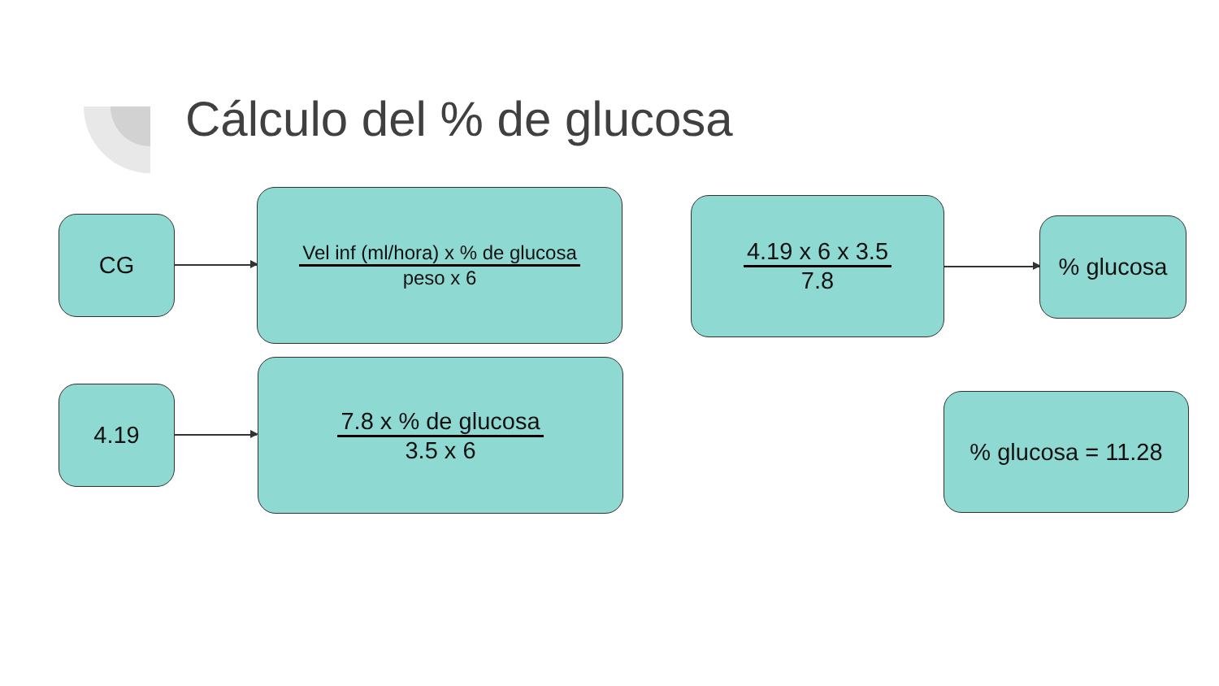Cálculo del % de glucosa
CG
Vel inf (ml/hora) x % de glucosa
peso x 6
4.19 x 6 x 3.5
7.8
% glucosa
4.19
7.8 x % de glucosa
3.5 x 6
% glucosa = 11.28